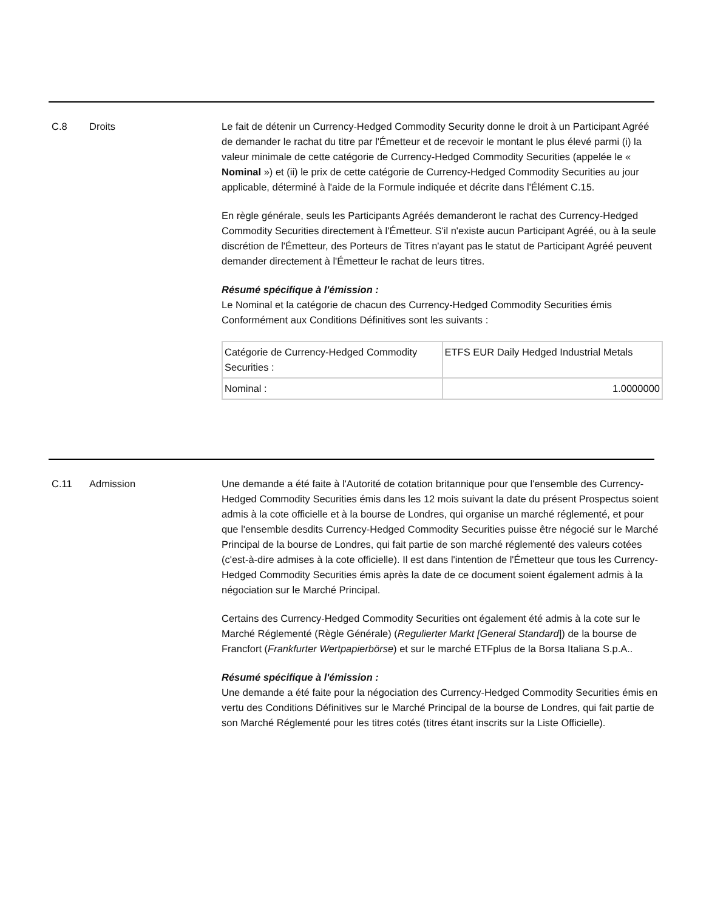C.8 Droits Le fait de détenir un Currency-Hedged Commodity Security donne le droit à un Participant Agréé de demander le rachat du titre par l'Émetteur et de recevoir le montant le plus élevé parmi (i) la valeur minimale de cette catégorie de Currency-Hedged Commodity Securities (appelée le « Nominal ») et (ii) le prix de cette catégorie de Currency-Hedged Commodity Securities au jour applicable, déterminé à l'aide de la Formule indiquée et décrite dans l'Élément C.15.
En règle générale, seuls les Participants Agréés demanderont le rachat des Currency-Hedged Commodity Securities directement à l'Émetteur. S'il n'existe aucun Participant Agréé, ou à la seule discrétion de l'Émetteur, des Porteurs de Titres n'ayant pas le statut de Participant Agréé peuvent demander directement à l'Émetteur le rachat de leurs titres.
Résumé spécifique à l'émission :
Le Nominal et la catégorie de chacun des Currency-Hedged Commodity Securities émis Conformément aux Conditions Définitives sont les suivants :
| Catégorie de Currency-Hedged Commodity Securities : | ETFS EUR Daily Hedged Industrial Metals |
| Nominal : | 1.0000000 |
C.11 Admission Une demande a été faite à l'Autorité de cotation britannique pour que l'ensemble des Currency-Hedged Commodity Securities émis dans les 12 mois suivant la date du présent Prospectus soient admis à la cote officielle et à la bourse de Londres, qui organise un marché réglementé, et pour que l'ensemble desdits Currency-Hedged Commodity Securities puisse être négocié sur le Marché Principal de la bourse de Londres, qui fait partie de son marché réglementé des valeurs cotées (c'est-à-dire admises à la cote officielle). Il est dans l'intention de l'Émetteur que tous les Currency-Hedged Commodity Securities émis après la date de ce document soient également admis à la négociation sur le Marché Principal.
Certains des Currency-Hedged Commodity Securities ont également été admis à la cote sur le Marché Réglementé (Règle Générale) (Regulierter Markt [General Standard]) de la bourse de Francfort (Frankfurter Wertpapierbörse) et sur le marché ETFplus de la Borsa Italiana S.p.A..
Résumé spécifique à l'émission :
Une demande a été faite pour la négociation des Currency-Hedged Commodity Securities émis en vertu des Conditions Définitives sur le Marché Principal de la bourse de Londres, qui fait partie de son Marché Réglementé pour les titres cotés (titres étant inscrits sur la Liste Officielle).